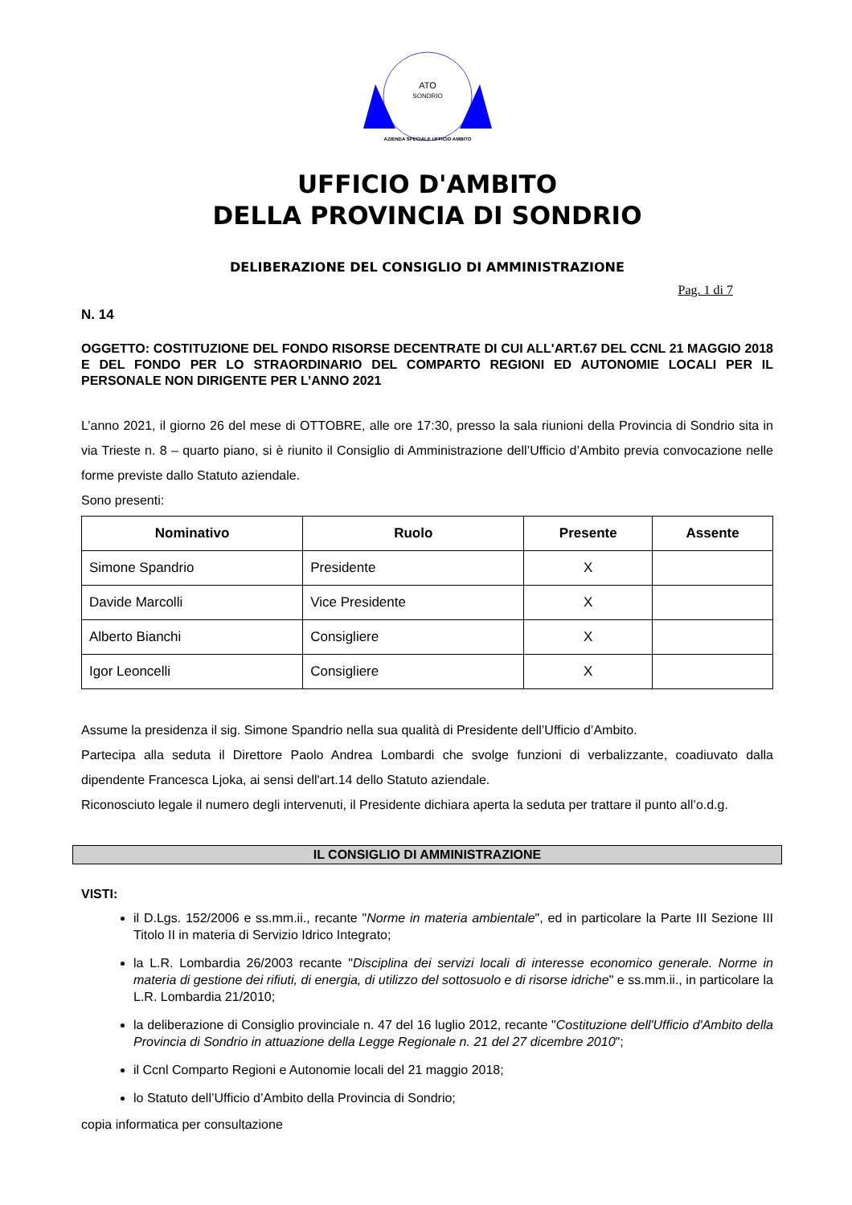ATO
SONDRIO
AZIENDA SPECIALE UFFICIO AMBITO
UFFICIO D'AMBITO
DELLA PROVINCIA DI SONDRIO
DELIBERAZIONE DEL CONSIGLIO DI AMMINISTRAZIONE
Pag. 1 di 7
N. 14
OGGETTO: COSTITUZIONE DEL FONDO RISORSE DECENTRATE DI CUI ALL'ART.67 DEL CCNL 21 MAGGIO 2018 E DEL FONDO PER LO STRAORDINARIO DEL COMPARTO REGIONI ED AUTONOMIE LOCALI PER IL PERSONALE NON DIRIGENTE PER L’ANNO 2021
L’anno 2021, il giorno 26 del mese di OTTOBRE, alle ore 17:30, presso la sala riunioni della Provincia di Sondrio sita in via Trieste n. 8 – quarto piano, si è riunito il Consiglio di Amministrazione dell’Ufficio d’Ambito previa convocazione nelle forme previste dallo Statuto aziendale.
Sono presenti:
| Nominativo | Ruolo | Presente | Assente |
| --- | --- | --- | --- |
| Simone Spandrio | Presidente | X | |
| Davide Marcolli | Vice Presidente | X | |
| Alberto Bianchi | Consigliere | X | |
| Igor Leoncelli | Consigliere | X | |
Assume la presidenza il sig. Simone Spandrio nella sua qualità di Presidente dell’Ufficio d’Ambito.
Partecipa alla seduta il Direttore Paolo Andrea Lombardi che svolge funzioni di verbalizzante, coadiuvato dalla dipendente Francesca Ljoka, ai sensi dell'art.14 dello Statuto aziendale.
Riconosciuto legale il numero degli intervenuti, il Presidente dichiara aperta la seduta per trattare il punto all’o.d.g.
IL CONSIGLIO DI AMMINISTRAZIONE
VISTI:
il D.Lgs. 152/2006 e ss.mm.ii., recante "Norme in materia ambientale", ed in particolare la Parte III Sezione III Titolo II in materia di Servizio Idrico Integrato;
la L.R. Lombardia 26/2003 recante "Disciplina dei servizi locali di interesse economico generale. Norme in materia di gestione dei rifiuti, di energia, di utilizzo del sottosuolo e di risorse idriche" e ss.mm.ii., in particolare la L.R. Lombardia 21/2010;
la deliberazione di Consiglio provinciale n. 47 del 16 luglio 2012, recante "Costituzione dell'Ufficio d'Ambito della Provincia di Sondrio in attuazione della Legge Regionale n. 21 del 27 dicembre 2010";
il Ccnl Comparto Regioni e Autonomie locali del 21 maggio 2018;
lo Statuto dell’Ufficio d’Ambito della Provincia di Sondrio;
copia informatica per consultazione